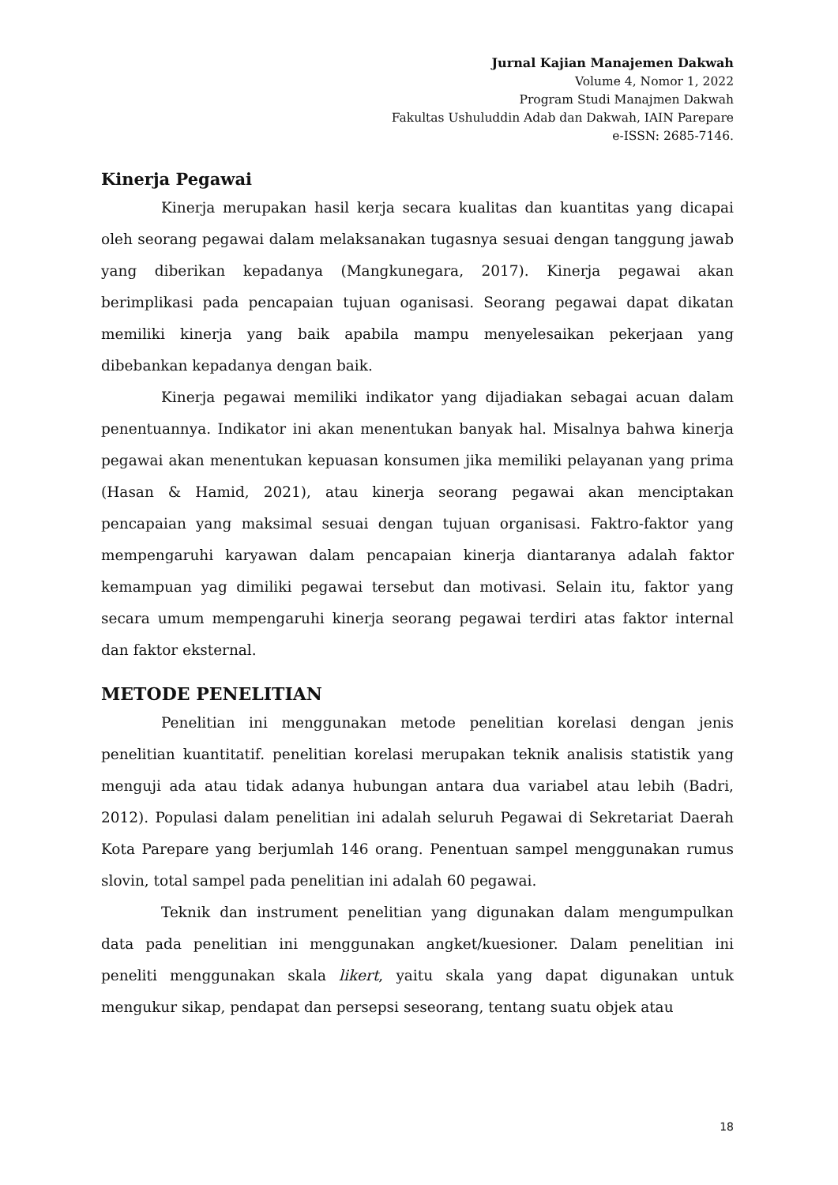Jurnal Kajian Manajemen Dakwah
Volume 4, Nomor 1, 2022
Program Studi Manajmen Dakwah
Fakultas Ushuluddin Adab dan Dakwah, IAIN Parepare
e-ISSN: 2685-7146.
Kinerja Pegawai
Kinerja merupakan hasil kerja secara kualitas dan kuantitas yang dicapai oleh seorang pegawai dalam melaksanakan tugasnya sesuai dengan tanggung jawab yang diberikan kepadanya (Mangkunegara, 2017). Kinerja pegawai akan berimplikasi pada pencapaian tujuan oganisasi. Seorang pegawai dapat dikatan memiliki kinerja yang baik apabila mampu menyelesaikan pekerjaan yang dibebankan kepadanya dengan baik.
Kinerja pegawai memiliki indikator yang dijadiakan sebagai acuan dalam penentuannya. Indikator ini akan menentukan banyak hal. Misalnya bahwa kinerja pegawai akan menentukan kepuasan konsumen jika memiliki pelayanan yang prima (Hasan & Hamid, 2021), atau kinerja seorang pegawai akan menciptakan pencapaian yang maksimal sesuai dengan tujuan organisasi. Faktro-faktor yang mempengaruhi karyawan dalam pencapaian kinerja diantaranya adalah faktor kemampuan yag dimiliki pegawai tersebut dan motivasi. Selain itu, faktor yang secara umum mempengaruhi kinerja seorang pegawai terdiri atas faktor internal dan faktor eksternal.
METODE PENELITIAN
Penelitian ini menggunakan metode penelitian korelasi dengan jenis penelitian kuantitatif. penelitian korelasi merupakan teknik analisis statistik yang menguji ada atau tidak adanya hubungan antara dua variabel atau lebih (Badri, 2012). Populasi dalam penelitian ini adalah seluruh Pegawai di Sekretariat Daerah Kota Parepare yang berjumlah 146 orang. Penentuan sampel menggunakan rumus slovin, total sampel pada penelitian ini adalah 60 pegawai.
Teknik dan instrument penelitian yang digunakan dalam mengumpulkan data pada penelitian ini menggunakan angket/kuesioner. Dalam penelitian ini peneliti menggunakan skala likert, yaitu skala yang dapat digunakan untuk mengukur sikap, pendapat dan persepsi seseorang, tentang suatu objek atau
18